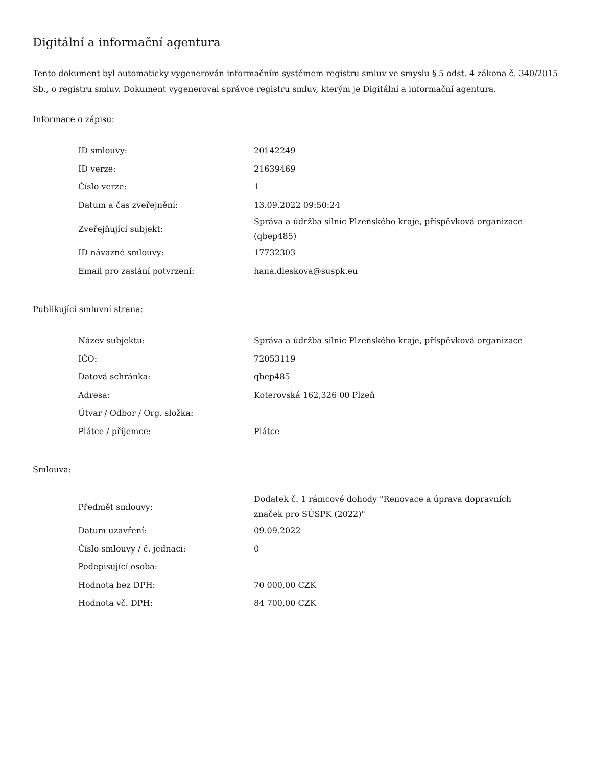Digitální a informační agentura
Tento dokument byl automaticky vygenerován informačním systémem registru smluv ve smyslu § 5 odst. 4 zákona č. 340/2015 Sb., o registru smluv. Dokument vygeneroval správce registru smluv, kterým je Digitální a informační agentura.
Informace o zápisu:
| ID smlouvy: | 20142249 |
| ID verze: | 21639469 |
| Číslo verze: | 1 |
| Datum a čas zveřejnění: | 13.09.2022 09:50:24 |
| Zveřejňující subjekt: | Správa a údržba silnic Plzeňského kraje, příspěvková organizace (qbep485) |
| ID návazné smlouvy: | 17732303 |
| Email pro zaslání potvrzení: | hana.dleskova@suspk.eu |
Publikující smluvní strana:
| Název subjektu: | Správa a údržba silnic Plzeňského kraje, příspěvková organizace |
| IČO: | 72053119 |
| Datová schránka: | qbep485 |
| Adresa: | Koterovská 162,326 00 Plzeň |
| Útvar / Odbor / Org. složka: | |
| Plátce / příjemce: | Plátce |
Smlouva:
| Předmět smlouvy: | Dodatek č. 1 rámcové dohody "Renovace a úprava dopravních značek pro SÚSPK (2022)" |
| Datum uzavření: | 09.09.2022 |
| Číslo smlouvy / č. jednací: | 0 |
| Podepisující osoba: | |
| Hodnota bez DPH: | 70 000,00 CZK |
| Hodnota vč. DPH: | 84 700,00 CZK |